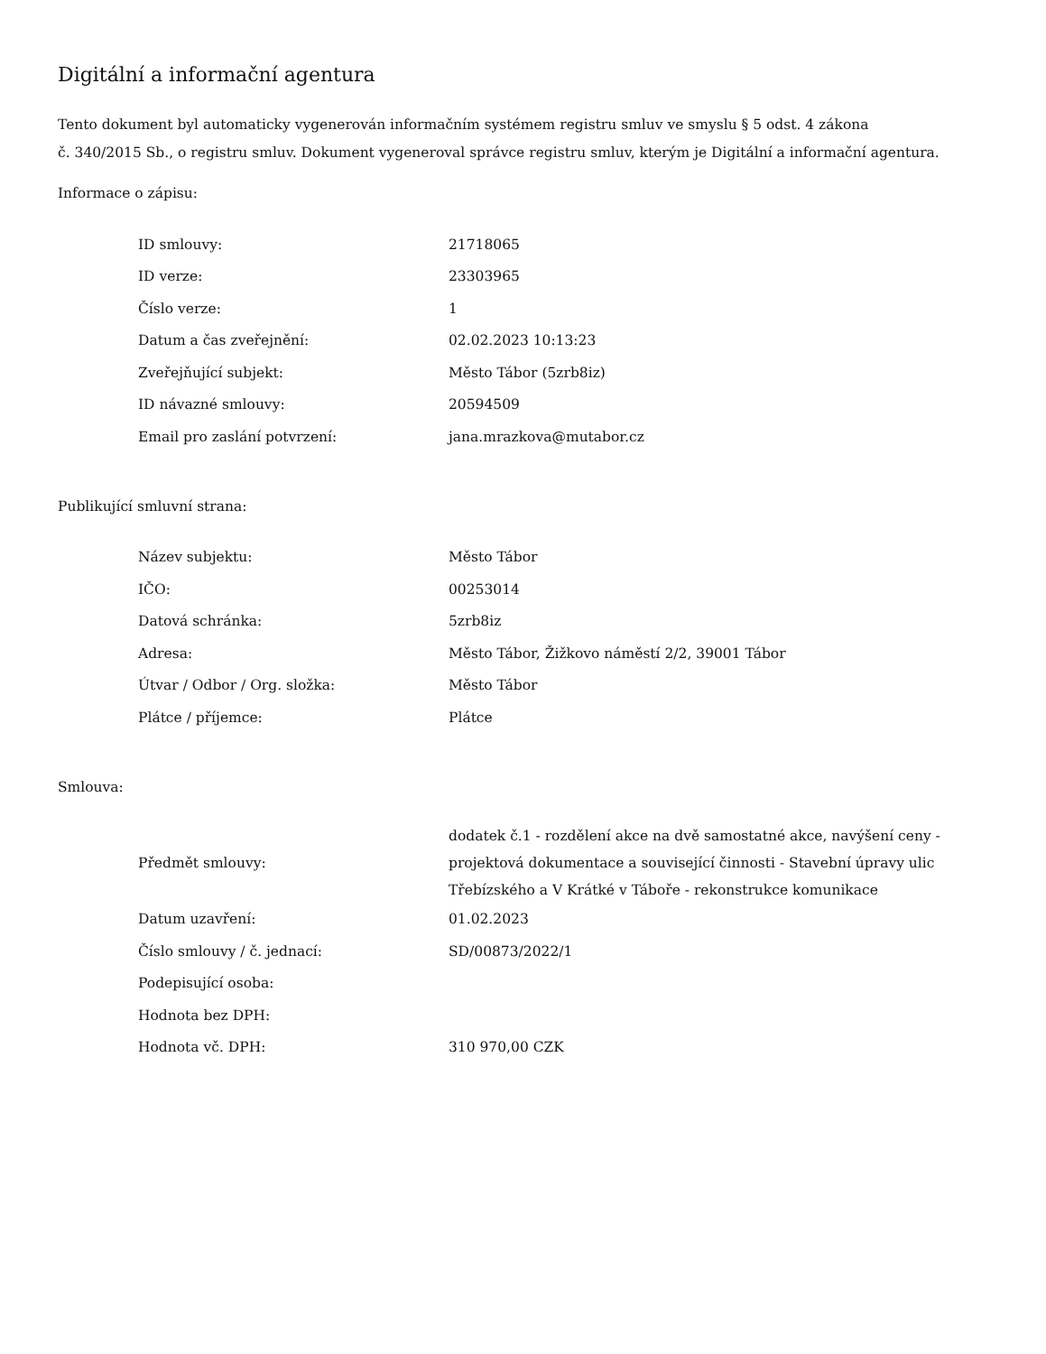Digitální a informační agentura
Tento dokument byl automaticky vygenerován informačním systémem registru smluv ve smyslu § 5 odst. 4 zákona
č. 340/2015 Sb., o registru smluv. Dokument vygeneroval správce registru smluv, kterým je Digitální a informační agentura.
Informace o zápisu:
| ID smlouvy: | 21718065 |
| ID verze: | 23303965 |
| Číslo verze: | 1 |
| Datum a čas zveřejnění: | 02.02.2023 10:13:23 |
| Zveřejňující subjekt: | Město Tábor (5zrb8iz) |
| ID návazné smlouvy: | 20594509 |
| Email pro zaslání potvrzení: | jana.mrazkova@mutabor.cz |
Publikující smluvní strana:
| Název subjektu: | Město Tábor |
| IČO: | 00253014 |
| Datová schránka: | 5zrb8iz |
| Adresa: | Město Tábor, Žižkovo náměstí 2/2, 39001 Tábor |
| Útvar / Odbor / Org. složka: | Město Tábor |
| Plátce / příjemce: | Plátce |
Smlouva:
| Předmět smlouvy: | dodatek č.1 - rozdělení akce na dvě samostatné akce, navýšení ceny - projektová dokumentace a související činnosti - Stavební úpravy ulic Třebízského a V Krátké v Táboře - rekonstrukce komunikace |
| Datum uzavření: | 01.02.2023 |
| Číslo smlouvy / č. jednací: | SD/00873/2022/1 |
| Podepisující osoba: | |
| Hodnota bez DPH: | |
| Hodnota vč. DPH: | 310 970,00 CZK |